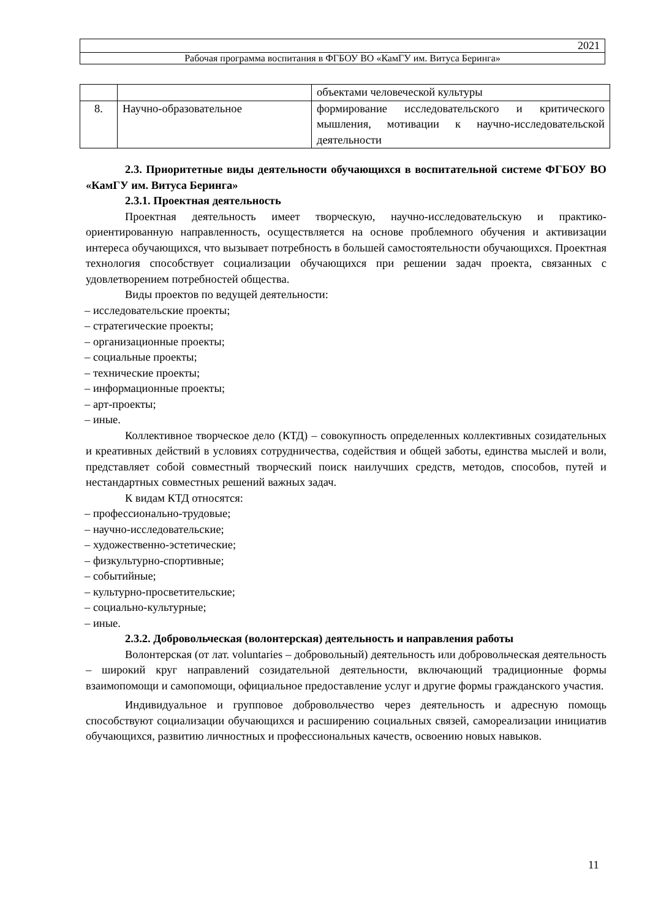| 2021 |
| Рабочая программа воспитания в ФГБОУ ВО «КамГУ им. Витуса Беринга» |
| | | объектами человеческой культуры |
| 8. | Научно-образовательное | формирование исследовательского и критического мышления, мотивации к научно-исследовательской деятельности |
2.3. Приоритетные виды деятельности обучающихся в воспитательной системе ФГБОУ ВО «КамГУ им. Витуса Беринга»
2.3.1. Проектная деятельность
Проектная деятельность имеет творческую, научно-исследовательскую и практико-ориентированную направленность, осуществляется на основе проблемного обучения и активизации интереса обучающихся, что вызывает потребность в большей самостоятельности обучающихся. Проектная технология способствует социализации обучающихся при решении задач проекта, связанных с удовлетворением потребностей общества.
Виды проектов по ведущей деятельности:
– исследовательские проекты;
– стратегические проекты;
– организационные проекты;
– социальные проекты;
– технические проекты;
– информационные проекты;
– арт-проекты;
– иные.
Коллективное творческое дело (КТД) – совокупность определенных коллективных созидательных и креативных действий в условиях сотрудничества, содействия и общей заботы, единства мыслей и воли, представляет собой совместный творческий поиск наилучших средств, методов, способов, путей и нестандартных совместных решений важных задач.
К видам КТД относятся:
– профессионально-трудовые;
– научно-исследовательские;
– художественно-эстетические;
– физкультурно-спортивные;
– событийные;
– культурно-просветительские;
– социально-культурные;
– иные.
2.3.2. Добровольческая (волонтерская) деятельность и направления работы
Волонтерская (от лат. voluntaries – добровольный) деятельность или добровольческая деятельность – широкий круг направлений созидательной деятельности, включающий традиционные формы взаимопомощи и самопомощи, официальное предоставление услуг и другие формы гражданского участия.
Индивидуальное и групповое добровольчество через деятельность и адресную помощь способствуют социализации обучающихся и расширению социальных связей, самореализации инициатив обучающихся, развитию личностных и профессиональных качеств, освоению новых навыков.
11